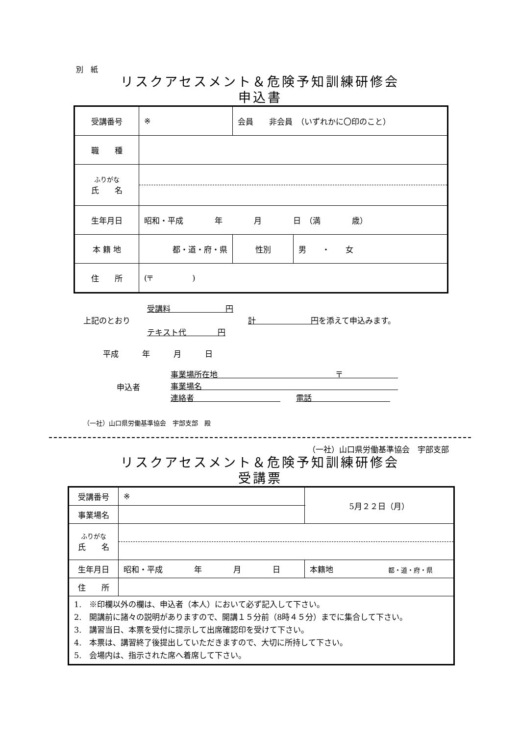別　紙
リスクアセスメント＆危険予知訓練研修会
申込書
| 受講番号 | ※ | 会員 非会員 （いずれかに〇印のこと） | | |
| 職 種 | | | | |
| ふりがな 氏 名 | | | | |
| 生年月日 | 昭和・平成 年 月 日 （満 歳） | | | |
| 本 籍 地 | 都・道・府・県 | | 性別 | 男 ・ 女 |
| 住 所 | (〒 ) | | | |
受講料　　　　　　　円
上記のとおり　　　　　　　　　　　　　　　計　　　　　　　円を添えて申込みます。
テキスト代　　　　円
平成　　　年　　　月　　　日
申込者
事業場所在地　　　　　　　　　　　　　　　〒　　　　　　　
事業場名　　　　　　　　　　　　　　　　　　　　　　　　　
連絡者　　　　　　　　　　　　　電話　　　　　　　　　　
（一社）山口県労働基準協会　宇部支部　殿
（一社）山口県労働基準協会　宇部支部
リスクアセスメント＆危険予知訓練研修会
受講票
| 受講番号 | ※ | 5月２２日（月） |
| 事業場名 | | |
| ふりがな 氏 名 | | |
| 生年月日 | 昭和・平成 年 月 日 | 本籍地 都・道・府・県 |
| 住 所 | | |
| 1. ※印欄以外の欄は、申込者（本人）において必ず記入して下さい。 2. 開講前に諸々の説明がありますので、開講１５分前（8時４５分）までに集合して下さい。 3. 講習当日、本票を受付に提示して出席確認印を受けて下さい。 4. 本票は、講習終了後提出していただきますので、大切に所持して下さい。 5. 会場内は、指示された席へ着席して下さい。 | | |